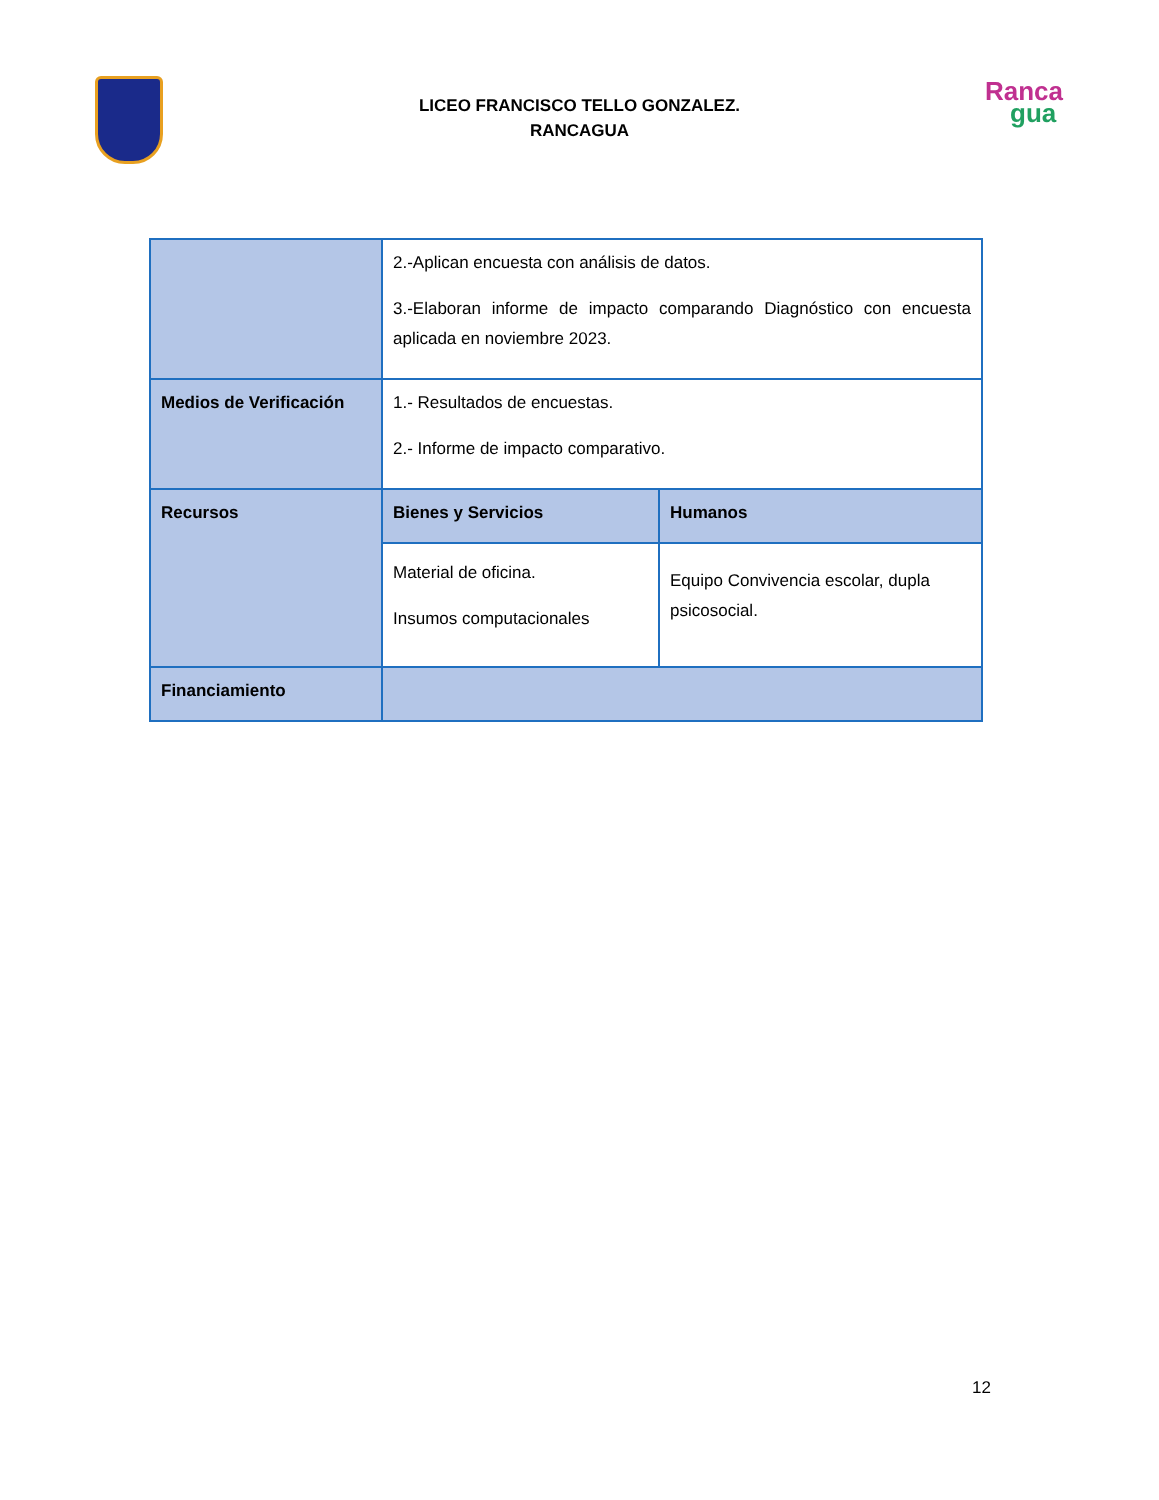Ranca
gua
LICEO FRANCISCO TELLO GONZALEZ.
RANCAGUA
| | 2.-Aplican encuesta con análisis de datos. 3.-Elaboran informe de impacto comparando Diagnóstico con encuesta aplicada en noviembre 2023. | |
| Medios de Verificación | 1.- Resultados de encuestas. 2.- Informe de impacto comparativo. | |
| Recursos | Bienes y Servicios | Humanos |
| | Material de oficina. Insumos computacionales | Equipo Convivencia escolar, dupla psicosocial. |
| Financiamiento | | |
12